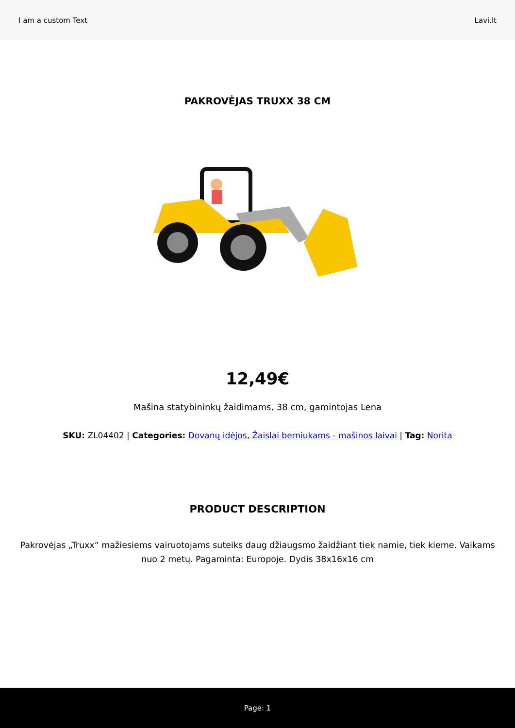I am a custom Text Lavi.lt
PAKROVĖJAS TRUXX 38 CM
12,49€
Mašina statybininkų žaidimams, 38 cm, gamintojas Lena
SKU: ZL04402 | Categories: Dovanų idėjos, Žaislai berniukams - mašinos laivai | Tag: Norita
PRODUCT DESCRIPTION
Pakrovėjas „Truxx“ mažiesiems vairuotojams suteiks daug džiaugsmo žaidžiant tiek namie, tiek kieme. Vaikams nuo 2 metų. Pagaminta: Europoje. Dydis 38x16x16 cm
Page: 1